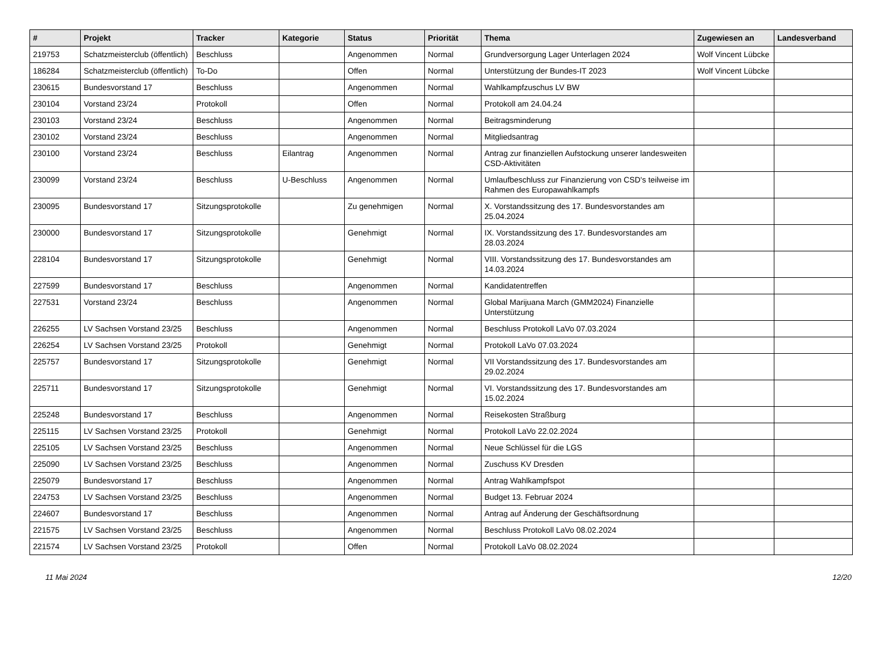| # | Projekt | Tracker | Kategorie | Status | Priorität | Thema | Zugewiesen an | Landesverband |
| --- | --- | --- | --- | --- | --- | --- | --- | --- |
| 219753 | Schatzmeisterclub (öffentlich) | Beschluss | | Angenommen | Normal | Grundversorgung Lager Unterlagen 2024 | Wolf Vincent Lübcke | |
| 186284 | Schatzmeisterclub (öffentlich) | To-Do | | Offen | Normal | Unterstützung der Bundes-IT 2023 | Wolf Vincent Lübcke | |
| 230615 | Bundesvorstand 17 | Beschluss | | Angenommen | Normal | Wahlkampfzuschus LV BW | | |
| 230104 | Vorstand 23/24 | Protokoll | | Offen | Normal | Protokoll am 24.04.24 | | |
| 230103 | Vorstand 23/24 | Beschluss | | Angenommen | Normal | Beitragsminderung | | |
| 230102 | Vorstand 23/24 | Beschluss | | Angenommen | Normal | Mitgliedsantrag | | |
| 230100 | Vorstand 23/24 | Beschluss | Eilantrag | Angenommen | Normal | Antrag zur finanziellen Aufstockung unserer landesweiten CSD-Aktivitäten | | |
| 230099 | Vorstand 23/24 | Beschluss | U-Beschluss | Angenommen | Normal | Umlaufbeschluss zur Finanzierung von CSD's teilweise im Rahmen des Europawahlkampfs | | |
| 230095 | Bundesvorstand 17 | Sitzungsprotokolle | | Zu genehmigen | Normal | X. Vorstandssitzung des 17. Bundesvorstandes am 25.04.2024 | | |
| 230000 | Bundesvorstand 17 | Sitzungsprotokolle | | Genehmigt | Normal | IX. Vorstandssitzung des 17. Bundesvorstandes am 28.03.2024 | | |
| 228104 | Bundesvorstand 17 | Sitzungsprotokolle | | Genehmigt | Normal | VIII. Vorstandssitzung des 17. Bundesvorstandes am 14.03.2024 | | |
| 227599 | Bundesvorstand 17 | Beschluss | | Angenommen | Normal | Kandidatentreffen | | |
| 227531 | Vorstand 23/24 | Beschluss | | Angenommen | Normal | Global Marijuana March (GMM2024) Finanzielle Unterstützung | | |
| 226255 | LV Sachsen Vorstand 23/25 | Beschluss | | Angenommen | Normal | Beschluss Protokoll LaVo 07.03.2024 | | |
| 226254 | LV Sachsen Vorstand 23/25 | Protokoll | | Genehmigt | Normal | Protokoll LaVo 07.03.2024 | | |
| 225757 | Bundesvorstand 17 | Sitzungsprotokolle | | Genehmigt | Normal | VII Vorstandssitzung des 17. Bundesvorstandes am 29.02.2024 | | |
| 225711 | Bundesvorstand 17 | Sitzungsprotokolle | | Genehmigt | Normal | VI. Vorstandssitzung des 17. Bundesvorstandes am 15.02.2024 | | |
| 225248 | Bundesvorstand 17 | Beschluss | | Angenommen | Normal | Reisekosten Straßburg | | |
| 225115 | LV Sachsen Vorstand 23/25 | Protokoll | | Genehmigt | Normal | Protokoll LaVo 22.02.2024 | | |
| 225105 | LV Sachsen Vorstand 23/25 | Beschluss | | Angenommen | Normal | Neue Schlüssel für die LGS | | |
| 225090 | LV Sachsen Vorstand 23/25 | Beschluss | | Angenommen | Normal | Zuschuss KV Dresden | | |
| 225079 | Bundesvorstand 17 | Beschluss | | Angenommen | Normal | Antrag Wahlkampfspot | | |
| 224753 | LV Sachsen Vorstand 23/25 | Beschluss | | Angenommen | Normal | Budget 13. Februar 2024 | | |
| 224607 | Bundesvorstand 17 | Beschluss | | Angenommen | Normal | Antrag auf Änderung der Geschäftsordnung | | |
| 221575 | LV Sachsen Vorstand 23/25 | Beschluss | | Angenommen | Normal | Beschluss Protokoll LaVo 08.02.2024 | | |
| 221574 | LV Sachsen Vorstand 23/25 | Protokoll | | Offen | Normal | Protokoll LaVo 08.02.2024 | | |
11 Mai 2024 12/20